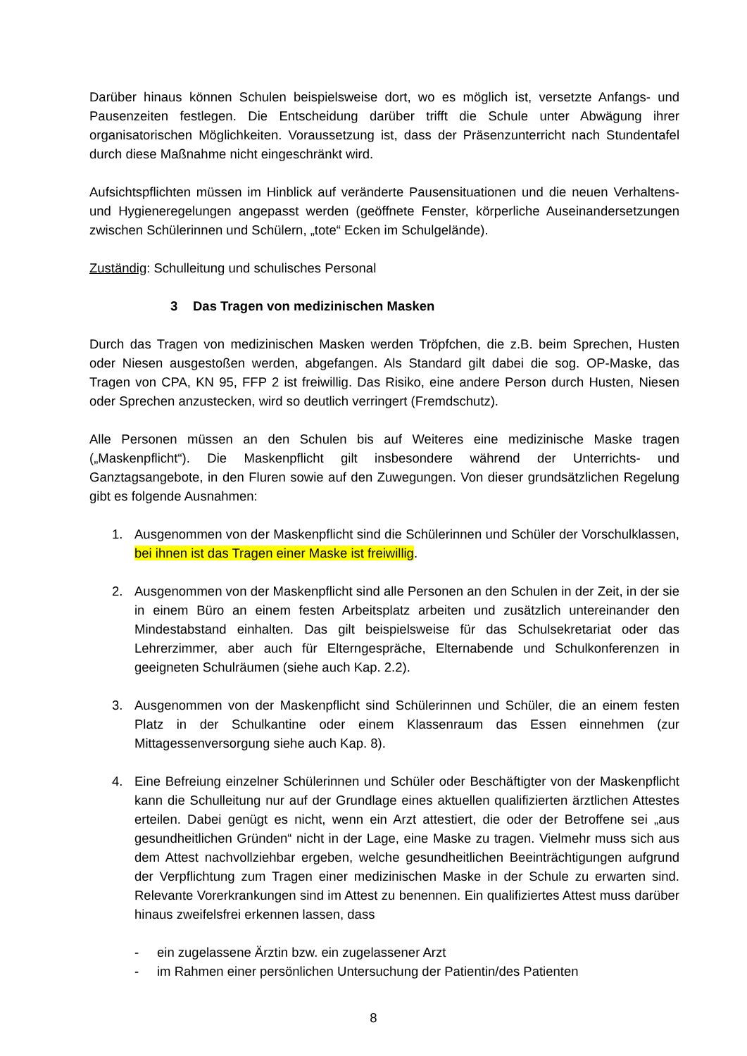Darüber hinaus können Schulen beispielsweise dort, wo es möglich ist, versetzte Anfangs- und Pausenzeiten festlegen. Die Entscheidung darüber trifft die Schule unter Abwägung ihrer organisatorischen Möglichkeiten. Voraussetzung ist, dass der Präsenzunterricht nach Stundentafel durch diese Maßnahme nicht eingeschränkt wird.
Aufsichtspflichten müssen im Hinblick auf veränderte Pausensituationen und die neuen Verhaltens- und Hygieneregelungen angepasst werden (geöffnete Fenster, körperliche Auseinandersetzungen zwischen Schülerinnen und Schülern, „tote“ Ecken im Schulgelände).
Zuständig: Schulleitung und schulisches Personal
3 Das Tragen von medizinischen Masken
Durch das Tragen von medizinischen Masken werden Tröpfchen, die z.B. beim Sprechen, Husten oder Niesen ausgestoßen werden, abgefangen. Als Standard gilt dabei die sog. OP-Maske, das Tragen von CPA, KN 95, FFP 2 ist freiwillig. Das Risiko, eine andere Person durch Husten, Niesen oder Sprechen anzustecken, wird so deutlich verringert (Fremdschutz).
Alle Personen müssen an den Schulen bis auf Weiteres eine medizinische Maske tragen („Maskenpflicht“). Die Maskenpflicht gilt insbesondere während der Unterrichts- und Ganztagsangebote, in den Fluren sowie auf den Zuwegungen. Von dieser grundsätzlichen Regelung gibt es folgende Ausnahmen:
1. Ausgenommen von der Maskenpflicht sind die Schülerinnen und Schüler der Vorschulklassen, bei ihnen ist das Tragen einer Maske ist freiwillig.
2. Ausgenommen von der Maskenpflicht sind alle Personen an den Schulen in der Zeit, in der sie in einem Büro an einem festen Arbeitsplatz arbeiten und zusätzlich untereinander den Mindestabstand einhalten. Das gilt beispielsweise für das Schulsekretariat oder das Lehrerzimmer, aber auch für Elterngespräche, Elternabende und Schulkonferenzen in geeigneten Schulräumen (siehe auch Kap. 2.2).
3. Ausgenommen von der Maskenpflicht sind Schülerinnen und Schüler, die an einem festen Platz in der Schulkantine oder einem Klassenraum das Essen einnehmen (zur Mittagessenversorgung siehe auch Kap. 8).
4. Eine Befreiung einzelner Schülerinnen und Schüler oder Beschäftigter von der Maskenpflicht kann die Schulleitung nur auf der Grundlage eines aktuellen qualifizierten ärztlichen Attestes erteilen. Dabei genügt es nicht, wenn ein Arzt attestiert, die oder der Betroffene sei „aus gesundheitlichen Gründen“ nicht in der Lage, eine Maske zu tragen. Vielmehr muss sich aus dem Attest nachvollziehbar ergeben, welche gesundheitlichen Beeinträchtigungen aufgrund der Verpflichtung zum Tragen einer medizinischen Maske in der Schule zu erwarten sind. Relevante Vorerkrankungen sind im Attest zu benennen. Ein qualifiziertes Attest muss darüber hinaus zweifelsfrei erkennen lassen, dass
- ein zugelassene Ärztin bzw. ein zugelassener Arzt
- im Rahmen einer persönlichen Untersuchung der Patientin/des Patienten
8